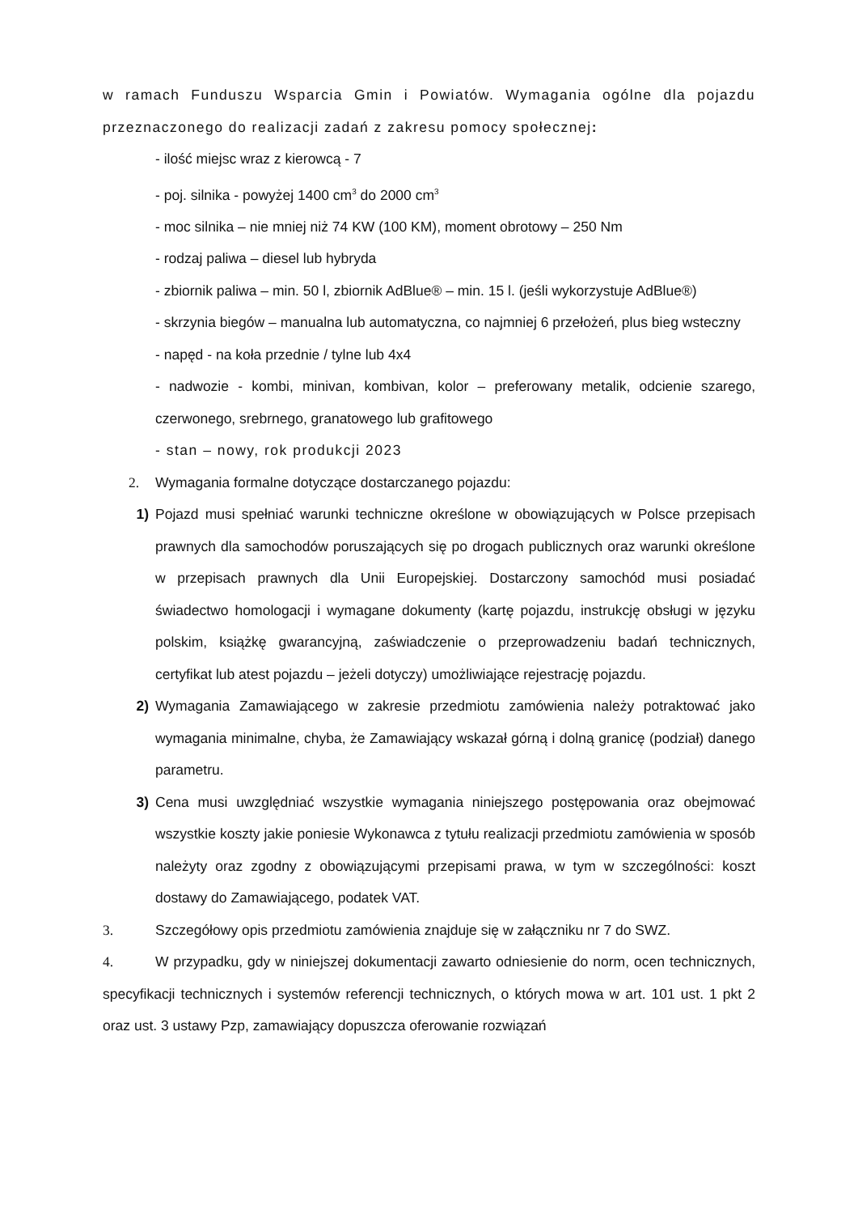w ramach Funduszu Wsparcia Gmin i Powiatów. Wymagania ogólne dla pojazdu przeznaczonego do realizacji zadań z zakresu pomocy społecznej:
- ilość miejsc wraz z kierowcą - 7
- poj. silnika - powyżej 1400 cm<sup>3</sup> do 2000 cm<sup>3</sup>
- moc silnika – nie mniej niż 74 KW (100 KM), moment obrotowy – 250 Nm
- rodzaj paliwa – diesel lub hybryda
- zbiornik paliwa – min. 50 l, zbiornik AdBlue® – min. 15 l. (jeśli wykorzystuje AdBlue®)
- skrzynia biegów – manualna lub automatyczna, co najmniej 6 przełożeń, plus bieg wsteczny
- napęd - na koła przednie / tylne lub 4x4
- nadwozie - kombi, minivan, kombivan, kolor – preferowany metalik, odcienie szarego, czerwonego, srebrnego, granatowego lub grafitowego
- stan – nowy, rok produkcji 2023
2. Wymagania formalne dotyczące dostarczanego pojazdu:
1) Pojazd musi spełniać warunki techniczne określone w obowiązujących w Polsce przepisach prawnych dla samochodów poruszających się po drogach publicznych oraz warunki określone w przepisach prawnych dla Unii Europejskiej. Dostarczony samochód musi posiadać świadectwo homologacji i wymagane dokumenty (kartę pojazdu, instrukcję obsługi w języku polskim, książkę gwarancyjną, zaświadczenie o przeprowadzeniu badań technicznych, certyfikat lub atest pojazdu – jeżeli dotyczy) umożliwiające rejestrację pojazdu.
2) Wymagania Zamawiającego w zakresie przedmiotu zamówienia należy potraktować jako wymagania minimalne, chyba, że Zamawiający wskazał górną i dolną granicę (podział) danego parametru.
3) Cena musi uwzględniać wszystkie wymagania niniejszego postępowania oraz obejmować wszystkie koszty jakie poniesie Wykonawca z tytułu realizacji przedmiotu zamówienia w sposób należyty oraz zgodny z obowiązującymi przepisami prawa, w tym w szczególności: koszt dostawy do Zamawiającego, podatek VAT.
3. Szczegółowy opis przedmiotu zamówienia znajduje się w załączniku nr 7 do SWZ.
4. W przypadku, gdy w niniejszej dokumentacji zawarto odniesienie do norm, ocen technicznych, specyfikacji technicznych i systemów referencji technicznych, o których mowa w art. 101 ust. 1 pkt 2 oraz ust. 3 ustawy Pzp, zamawiający dopuszcza oferowanie rozwiązań